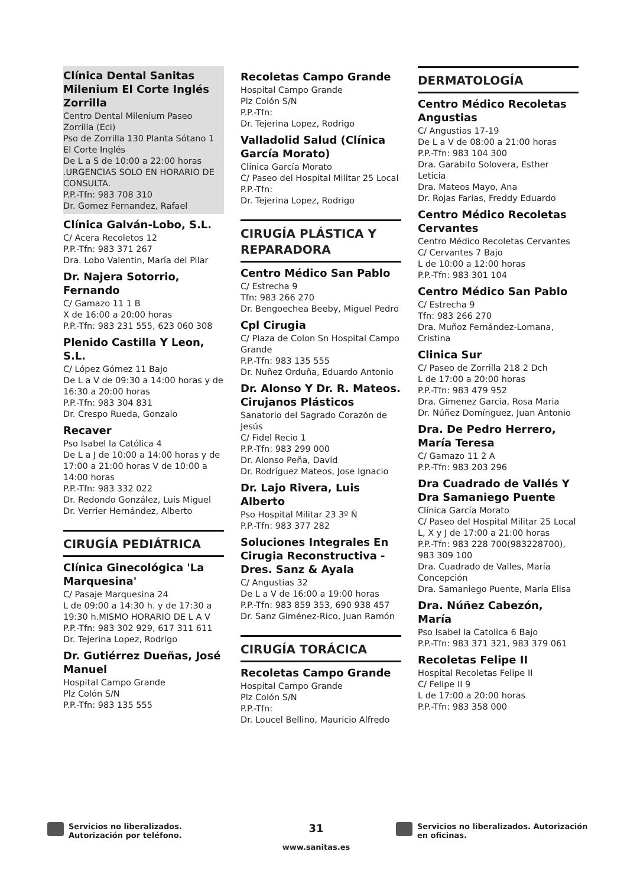Clínica Dental Sanitas Milenium El Corte Inglés Zorrilla
Centro Dental Milenium Paseo Zorrilla (Eci)
Pso de Zorrilla 130 Planta Sótano 1 El Corte Inglés
De L a S de 10:00 a 22:00 horas .URGENCIAS SOLO EN HORARIO DE CONSULTA.
P.P.-Tfn: 983 708 310
Dr. Gomez Fernandez, Rafael
Clínica Galván-Lobo, S.L.
C/ Acera Recoletos 12
P.P.-Tfn: 983 371 267
Dra. Lobo Valentin, María del Pilar
Dr. Najera Sotorrio, Fernando
C/ Gamazo 11 1 B
X de 16:00 a 20:00 horas
P.P.-Tfn: 983 231 555, 623 060 308
Plenido Castilla Y Leon, S.L.
C/ López Gómez 11 Bajo
De L a V de 09:30 a 14:00 horas y de 16:30 a 20:00 horas
P.P.-Tfn: 983 304 831
Dr. Crespo Rueda, Gonzalo
Recaver
Pso Isabel la Católica 4
De L a J de 10:00 a 14:00 horas y de 17:00 a 21:00 horas V de 10:00 a 14:00 horas
P.P.-Tfn: 983 332 022
Dr. Redondo González, Luis Miguel
Dr. Verrier Hernández, Alberto
CIRUGÍA PEDIÁTRICA
Clínica Ginecológica 'La Marquesina'
C/ Pasaje Marquesina 24
L de 09:00 a 14:30 h. y de 17:30 a 19:30 h.MISMO HORARIO DE L A V
P.P.-Tfn: 983 302 929, 617 311 611
Dr. Tejerina Lopez, Rodrigo
Dr. Gutiérrez Dueñas, José Manuel
Hospital Campo Grande
Plz Colón S/N
P.P.-Tfn: 983 135 555
Recoletas Campo Grande
Hospital Campo Grande
Plz Colón S/N
P.P.-Tfn:
Dr. Tejerina Lopez, Rodrigo
Valladolid Salud (Clínica García Morato)
Clínica García Morato
C/ Paseo del Hospital Militar 25 Local
P.P.-Tfn:
Dr. Tejerina Lopez, Rodrigo
CIRUGÍA PLÁSTICA Y REPARADORA
Centro Médico San Pablo
C/ Estrecha 9
Tfn: 983 266 270
Dr. Bengoechea Beeby, Miguel Pedro
Cpl Cirugia
C/ Plaza de Colon Sn Hospital Campo Grande
P.P.-Tfn: 983 135 555
Dr. Nuñez Orduña, Eduardo Antonio
Dr. Alonso Y Dr. R. Mateos. Cirujanos Plásticos
Sanatorio del Sagrado Corazón de Jesús
C/ Fidel Recio 1
P.P.-Tfn: 983 299 000
Dr. Alonso Peña, David
Dr. Rodríguez Mateos, Jose Ignacio
Dr. Lajo Rivera, Luis Alberto
Pso Hospital Militar 23 3º Ñ
P.P.-Tfn: 983 377 282
Soluciones Integrales En Cirugia Reconstructiva - Dres. Sanz & Ayala
C/ Angustias 32
De L a V de 16:00 a 19:00 horas
P.P.-Tfn: 983 859 353, 690 938 457
Dr. Sanz Giménez-Rico, Juan Ramón
CIRUGÍA TORÁCICA
Recoletas Campo Grande
Hospital Campo Grande
Plz Colón S/N
P.P.-Tfn:
Dr. Loucel Bellino, Mauricio Alfredo
DERMATOLOGÍA
Centro Médico Recoletas Angustias
C/ Angustias 17-19
De L a V de 08:00 a 21:00 horas
P.P.-Tfn: 983 104 300
Dra. Garabito Solovera, Esther Leticia
Dra. Mateos Mayo, Ana
Dr. Rojas Farias, Freddy Eduardo
Centro Médico Recoletas Cervantes
Centro Médico Recoletas Cervantes
C/ Cervantes 7 Bajo
L de 10:00 a 12:00 horas
P.P.-Tfn: 983 301 104
Centro Médico San Pablo
C/ Estrecha 9
Tfn: 983 266 270
Dra. Muñoz Fernández-Lomana, Cristina
Clinica Sur
C/ Paseo de Zorrilla 218 2 Dch
L de 17:00 a 20:00 horas
P.P.-Tfn: 983 479 952
Dra. Gimenez Garcia, Rosa Maria
Dr. Núñez Domínguez, Juan Antonio
Dra. De Pedro Herrero, María Teresa
C/ Gamazo 11 2 A
P.P.-Tfn: 983 203 296
Dra Cuadrado de Vallés Y Dra Samaniego Puente
Clínica García Morato
C/ Paseo del Hospital Militar 25 Local
L, X y J de 17:00 a 21:00 horas
P.P.-Tfn: 983 228 700(983228700), 983 309 100
Dra. Cuadrado de Valles, María Concepción
Dra. Samaniego Puente, María Elisa
Dra. Núñez Cabezón, María
Pso Isabel la Catolica 6 Bajo
P.P.-Tfn: 983 371 321, 983 379 061
Recoletas Felipe II
Hospital Recoletas Felipe II
C/ Felipe II 9
L de 17:00 a 20:00 horas
P.P.-Tfn: 983 358 000
Servicios no liberalizados. Autorización por teléfono.
31
www.sanitas.es
Servicios no liberalizados. Autorización en oficinas.